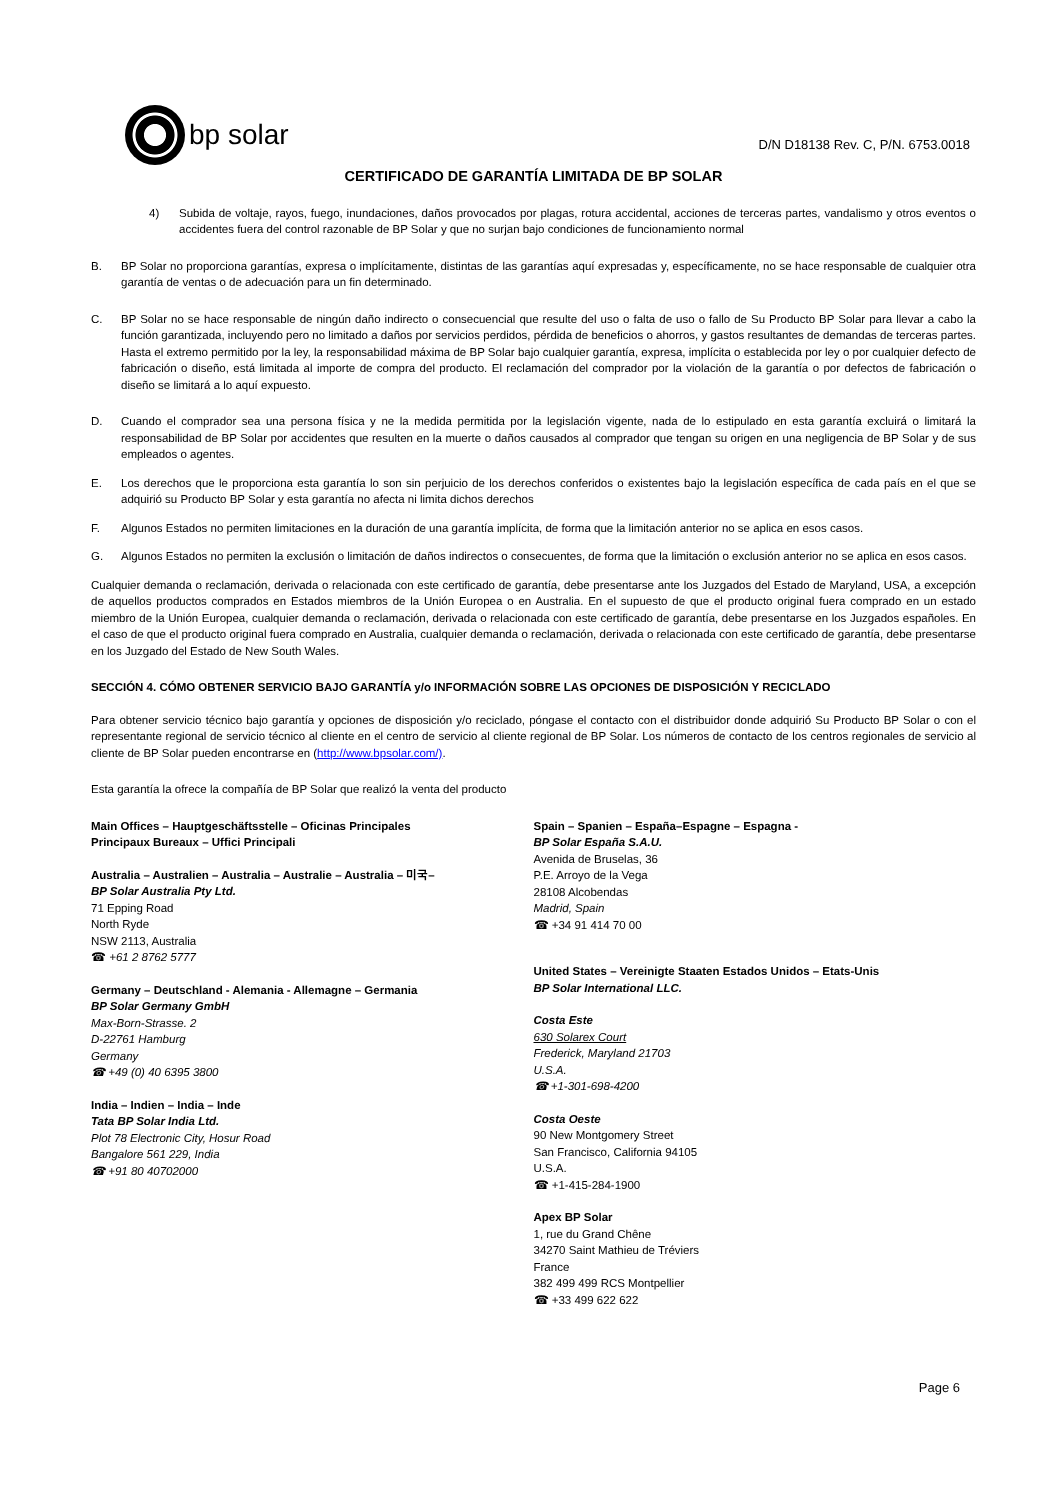bp solar
D/N D18138 Rev. C, P/N. 6753.0018
CERTIFICADO DE GARANTÍA LIMITADA DE BP SOLAR
4) Subida de voltaje, rayos, fuego, inundaciones, daños provocados por plagas, rotura accidental, acciones de terceras partes, vandalismo y otros eventos o accidentes fuera del control razonable de BP Solar y que no surjan bajo condiciones de funcionamiento normal
B. BP Solar no proporciona garantías, expresa o implícitamente, distintas de las garantías aquí expresadas y, específicamente, no se hace responsable de cualquier otra garantía de ventas o de adecuación para un fin determinado.
C. BP Solar no se hace responsable de ningún daño indirecto o consecuencial que resulte del uso o falta de uso o fallo de Su Producto BP Solar para llevar a cabo la función garantizada, incluyendo pero no limitado a daños por servicios perdidos, pérdida de beneficios o ahorros, y gastos resultantes de demandas de terceras partes. Hasta el extremo permitido por la ley, la responsabilidad máxima de BP Solar bajo cualquier garantía, expresa, implícita o establecida por ley o por cualquier defecto de fabricación o diseño, está limitada al importe de compra del producto. El reclamación del comprador por la violación de la garantía o por defectos de fabricación o diseño se limitará a lo aquí expuesto.
D. Cuando el comprador sea una persona física y ne la medida permitida por la legislación vigente, nada de lo estipulado en esta garantía excluirá o limitará la responsabilidad de BP Solar por accidentes que resulten en la muerte o daños causados al comprador que tengan su origen en una negligencia de BP Solar y de sus empleados o agentes.
E. Los derechos que le proporciona esta garantía lo son sin perjuicio de los derechos conferidos o existentes bajo la legislación específica de cada país en el que se adquirió su Producto BP Solar y esta garantía no afecta ni limita dichos derechos
F. Algunos Estados no permiten limitaciones en la duración de una garantía implícita, de forma que la limitación anterior no se aplica en esos casos.
G. Algunos Estados no permiten la exclusión o limitación de daños indirectos o consecuentes, de forma que la limitación o exclusión anterior no se aplica en esos casos.
Cualquier demanda o reclamación, derivada o relacionada con este certificado de garantía, debe presentarse ante los Juzgados del Estado de Maryland, USA, a excepción de aquellos productos comprados en Estados miembros de la Unión Europea o en Australia. En el supuesto de que el producto original fuera comprado en un estado miembro de la Unión Europea, cualquier demanda o reclamación, derivada o relacionada con este certificado de garantía, debe presentarse en los Juzgados españoles. En el caso de que el producto original fuera comprado en Australia, cualquier demanda o reclamación, derivada o relacionada con este certificado de garantía, debe presentarse en los Juzgado del Estado de New South Wales.
SECCIÓN 4. CÓMO OBTENER SERVICIO BAJO GARANTÍA y/o INFORMACIÓN SOBRE LAS OPCIONES DE DISPOSICIÓN Y RECICLADO
Para obtener servicio técnico bajo garantía y opciones de disposición y/o reciclado, póngase el contacto con el distribuidor donde adquirió Su Producto BP Solar o con el representante regional de servicio técnico al cliente en el centro de servicio al cliente regional de BP Solar. Los números de contacto de los centros regionales de servicio al cliente de BP Solar pueden encontrarse en (http://www.bpsolar.com/).
Esta garantía la ofrece la compañía de BP Solar que realizó la venta del producto
Main Offices – Hauptgeschäftsstelle – Oficinas Principales
Principaux Bureaux – Uffici Principali
Australia – Australien – Australia – Australie – Australia – 미국–
BP Solar Australia Pty Ltd.
71 Epping Road
North Ryde
NSW 2113, Australia
☎ +61 2 8762 5777
Germany – Deutschland - Alemania - Allemagne – Germania
BP Solar Germany GmbH
Max-Born-Strasse. 2
D-22761 Hamburg
Germany
☎ +49 (0) 40 6395 3800
India – Indien – India – Inde
Tata BP Solar India Ltd.
Plot 78 Electronic City, Hosur Road
Bangalore 561 229, India
☎ +91 80 40702000
Spain – Spanien – España–Espagne – Espagna -
BP Solar España S.A.U.
Avenida de Bruselas, 36
P.E. Arroyo de la Vega
28108 Alcobendas
Madrid, Spain
☎ +34 91 414 70 00
United States – Vereinigte Staaten Estados Unidos – Etats-Unis
BP Solar International LLC.
Costa Este
630 Solarex Court
Frederick, Maryland 21703
U.S.A.
☎ +1-301-698-4200
Costa Oeste
90 New Montgomery Street
San Francisco, California 94105
U.S.A.
☎ +1-415-284-1900
Apex BP Solar
1, rue du Grand Chêne
34270 Saint Mathieu de Tréviers
France
382 499 499 RCS Montpellier
☎ +33 499 622 622
Page 6